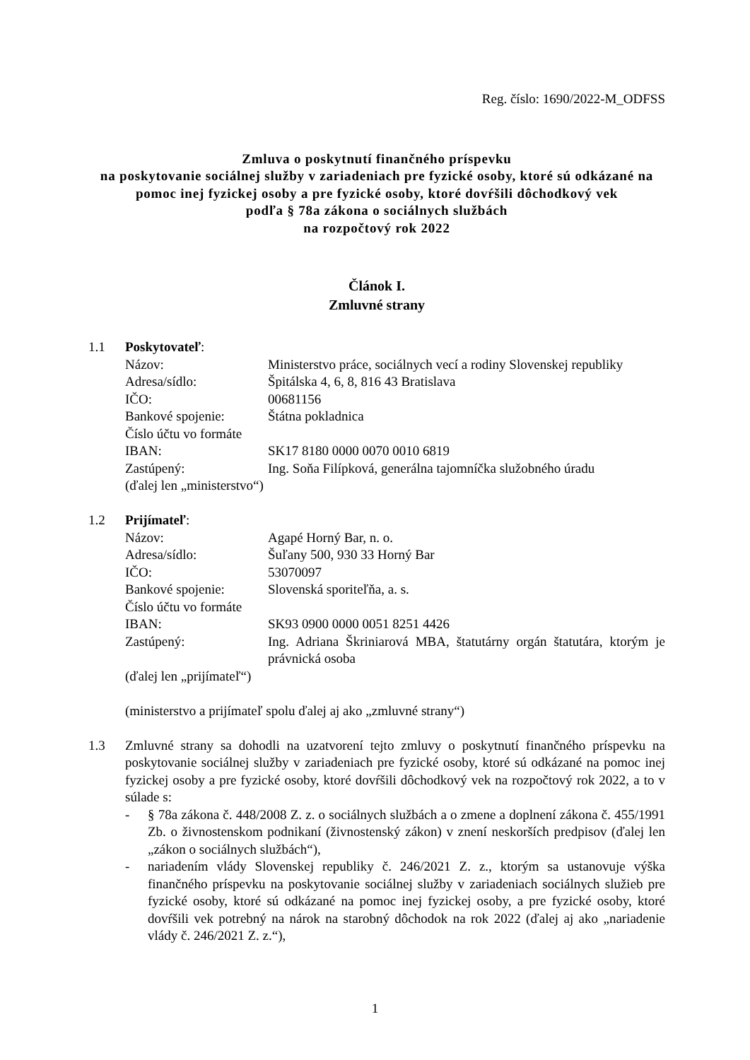Reg. číslo: 1690/2022-M_ODFSS
Zmluva o poskytnutí finančného príspevku
na poskytovanie sociálnej služby v zariadeniach pre fyzické osoby, ktoré sú odkázané na pomoc inej fyzickej osoby a pre fyzické osoby, ktoré dovŕšili dôchodkový vek
podľa § 78a zákona o sociálnych službách
na rozpočtový rok 2022
Článok I.
Zmluvné strany
1.1 Poskytovateľ:
Názov: Ministerstvo práce, sociálnych vecí a rodiny Slovenskej republiky
Adresa/sídlo: Špitálska 4, 6, 8, 816 43 Bratislava
IČO: 00681156
Bankové spojenie: Štátna pokladnica
Číslo účtu vo formáte
IBAN: SK17 8180 0000 0070 0010 6819
Zastúpený: Ing. Soňa Filípková, generálna tajomníčka služobného úradu
(ďalej len „ministerstvo“)
1.2 Prijímateľ:
Názov: Agapé Horný Bar, n. o.
Adresa/sídlo: Šuľany 500, 930 33 Horný Bar
IČO: 53070097
Bankové spojenie: Slovenská sporiteľňa, a. s.
Číslo účtu vo formáte
IBAN: SK93 0900 0000 0051 8251 4426
Zastúpený: Ing. Adriana Škriniarová MBA, štatutárny orgán štatutára, ktorým je právnická osoba
(ďalej len „prijímateľ“)
(ministerstvo a prijímateľ spolu ďalej aj ako „zmluvné strany“)
1.3 Zmluvné strany sa dohodli na uzatvorení tejto zmluvy o poskytnutí finančného príspevku na poskytovanie sociálnej služby v zariadeniach pre fyzické osoby, ktoré sú odkázané na pomoc inej fyzickej osoby a pre fyzické osoby, ktoré dovŕšili dôchodkový vek na rozpočtový rok 2022, a to v súlade s:
- § 78a zákona č. 448/2008 Z. z. o sociálnych službách a o zmene a doplnení zákona č. 455/1991 Zb. o živnostenskom podnikaní (živnostenský zákon) v znení neskorších predpisov (ďalej len „zákon o sociálnych službách“),
- nariadením vlády Slovenskej republiky č. 246/2021 Z. z., ktorým sa ustanovuje výška finančného príspevku na poskytovanie sociálnej služby v zariadeniach sociálnych služieb pre fyzické osoby, ktoré sú odkázané na pomoc inej fyzickej osoby, a pre fyzické osoby, ktoré dovŕšili vek potrebný na nárok na starobný dôchodok na rok 2022 (ďalej aj ako „nariadenie vlády č. 246/2021 Z. z.“),
1